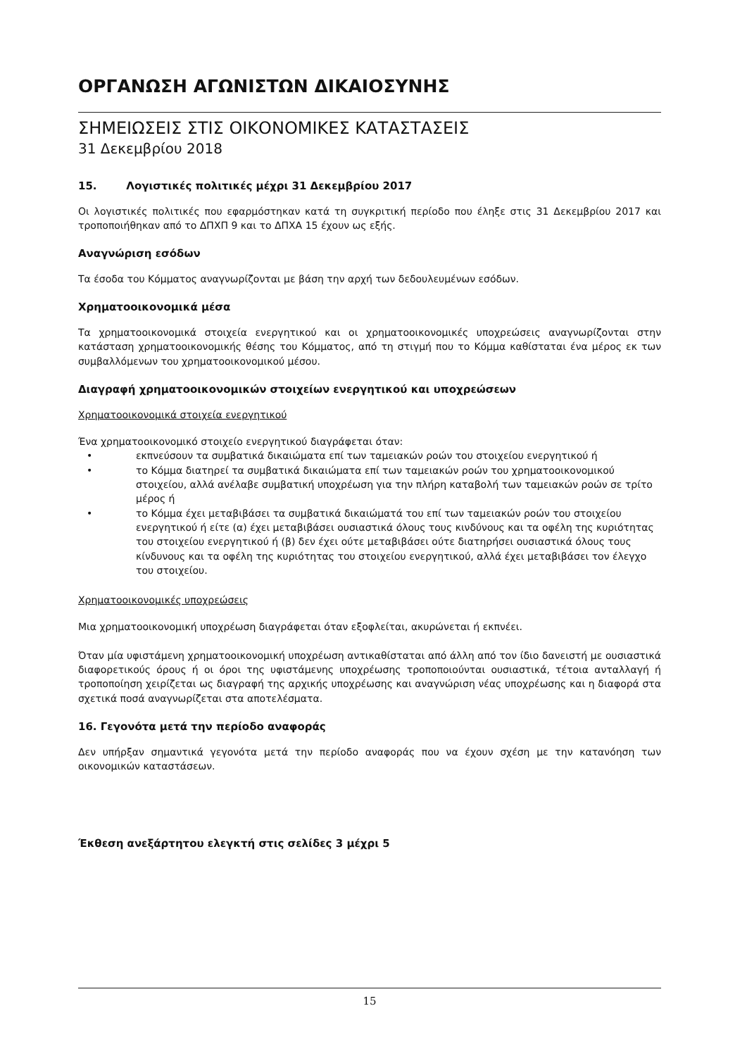ΟΡΓΑΝΩΣΗ ΑΓΩΝΙΣΤΩΝ ΔΙΚΑΙΟΣΥΝΗΣ
ΣΗΜΕΙΩΣΕΙΣ ΣΤΙΣ ΟΙΚΟΝΟΜΙΚΕΣ ΚΑΤΑΣΤΑΣΕΙΣ
31 Δεκεμβρίου 2018
15. Λογιστικές πολιτικές μέχρι 31 Δεκεμβρίου 2017
Οι λογιστικές πολιτικές που εφαρμόστηκαν κατά τη συγκριτική περίοδο που έληξε στις 31 Δεκεμβρίου 2017 και τροποποιήθηκαν από το ΔΠΧΠ 9 και το ΔΠΧΑ 15 έχουν ως εξής.
Αναγνώριση εσόδων
Τα έσοδα του Κόμματος αναγνωρίζονται με βάση την αρχή των δεδουλευμένων εσόδων.
Χρηματοοικονομικά μέσα
Τα χρηματοοικονομικά στοιχεία ενεργητικού και οι χρηματοοικονομικές υποχρεώσεις αναγνωρίζονται στην κατάσταση χρηματοοικονομικής θέσης του Κόμματος, από τη στιγμή που το Κόμμα καθίσταται ένα μέρος εκ των συμβαλλόμενων του χρηματοοικονομικού μέσου.
Διαγραφή χρηματοοικονομικών στοιχείων ενεργητικού και υποχρεώσεων
Χρηματοοικονομικά στοιχεία ενεργητικού
Ένα χρηματοοικονομικό στοιχείο ενεργητικού διαγράφεται όταν:
• εκπνεύσουν τα συμβατικά δικαιώματα επί των ταμειακών ροών του στοιχείου ενεργητικού ή
• το Κόμμα διατηρεί τα συμβατικά δικαιώματα επί των ταμειακών ροών του χρηματοοικονομικού στοιχείου, αλλά ανέλαβε συμβατική υποχρέωση για την πλήρη καταβολή των ταμειακών ροών σε τρίτο μέρος ή
• το Κόμμα έχει μεταβιβάσει τα συμβατικά δικαιώματά του επί των ταμειακών ροών του στοιχείου ενεργητικού ή είτε (α) έχει μεταβιβάσει ουσιαστικά όλους τους κινδύνους και τα οφέλη της κυριότητας του στοιχείου ενεργητικού ή (β) δεν έχει ούτε μεταβιβάσει ούτε διατηρήσει ουσιαστικά όλους τους κίνδυνους και τα οφέλη της κυριότητας του στοιχείου ενεργητικού, αλλά έχει μεταβιβάσει τον έλεγχο του στοιχείου.
Χρηματοοικονομικές υποχρεώσεις
Μια χρηματοοικονομική υποχρέωση διαγράφεται όταν εξοφλείται, ακυρώνεται ή εκπνέει.
Όταν μία υφιστάμενη χρηματοοικονομική υποχρέωση αντικαθίσταται από άλλη από τον ίδιο δανειστή με ουσιαστικά διαφορετικούς όρους ή οι όροι της υφιστάμενης υποχρέωσης τροποποιούνται ουσιαστικά, τέτοια ανταλλαγή ή τροποποίηση χειρίζεται ως διαγραφή της αρχικής υποχρέωσης και αναγνώριση νέας υποχρέωσης και η διαφορά στα σχετικά ποσά αναγνωρίζεται στα αποτελέσματα.
16. Γεγονότα μετά την περίοδο αναφοράς
Δεν υπήρξαν σημαντικά γεγονότα μετά την περίοδο αναφοράς που να έχουν σχέση με την κατανόηση των οικονομικών καταστάσεων.
Έκθεση ανεξάρτητου ελεγκτή στις σελίδες 3 μέχρι 5
15